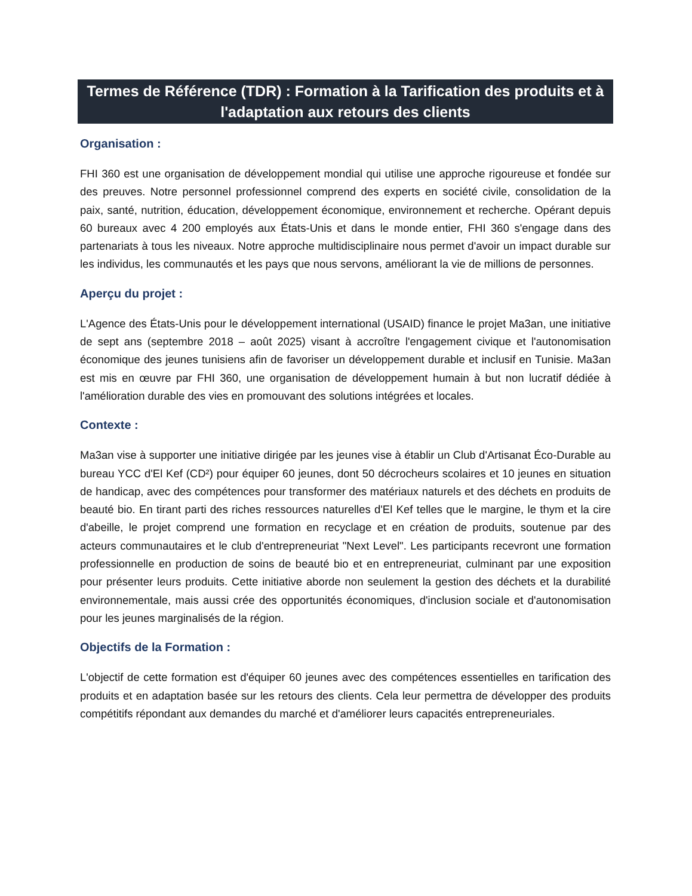Termes de Référence (TDR) : Formation à la Tarification des produits et à l'adaptation aux retours des clients
Organisation :
FHI 360 est une organisation de développement mondial qui utilise une approche rigoureuse et fondée sur des preuves. Notre personnel professionnel comprend des experts en société civile, consolidation de la paix, santé, nutrition, éducation, développement économique, environnement et recherche. Opérant depuis 60 bureaux avec 4 200 employés aux États-Unis et dans le monde entier, FHI 360 s'engage dans des partenariats à tous les niveaux. Notre approche multidisciplinaire nous permet d'avoir un impact durable sur les individus, les communautés et les pays que nous servons, améliorant la vie de millions de personnes.
Aperçu du projet :
L'Agence des États-Unis pour le développement international (USAID) finance le projet Ma3an, une initiative de sept ans (septembre 2018 – août 2025) visant à accroître l'engagement civique et l'autonomisation économique des jeunes tunisiens afin de favoriser un développement durable et inclusif en Tunisie. Ma3an est mis en œuvre par FHI 360, une organisation de développement humain à but non lucratif dédiée à l'amélioration durable des vies en promouvant des solutions intégrées et locales.
Contexte :
Ma3an vise à supporter une initiative dirigée par les jeunes vise à établir un Club d'Artisanat Éco-Durable au bureau YCC d'El Kef (CD²) pour équiper 60 jeunes, dont 50 décrocheurs scolaires et 10 jeunes en situation de handicap, avec des compétences pour transformer des matériaux naturels et des déchets en produits de beauté bio. En tirant parti des riches ressources naturelles d'El Kef telles que le margine, le thym et la cire d'abeille, le projet comprend une formation en recyclage et en création de produits, soutenue par des acteurs communautaires et le club d'entrepreneuriat "Next Level". Les participants recevront une formation professionnelle en production de soins de beauté bio et en entrepreneuriat, culminant par une exposition pour présenter leurs produits. Cette initiative aborde non seulement la gestion des déchets et la durabilité environnementale, mais aussi crée des opportunités économiques, d'inclusion sociale et d'autonomisation pour les jeunes marginalisés de la région.
Objectifs de la Formation :
L'objectif de cette formation est d'équiper 60 jeunes avec des compétences essentielles en tarification des produits et en adaptation basée sur les retours des clients. Cela leur permettra de développer des produits compétitifs répondant aux demandes du marché et d'améliorer leurs capacités entrepreneuriales.